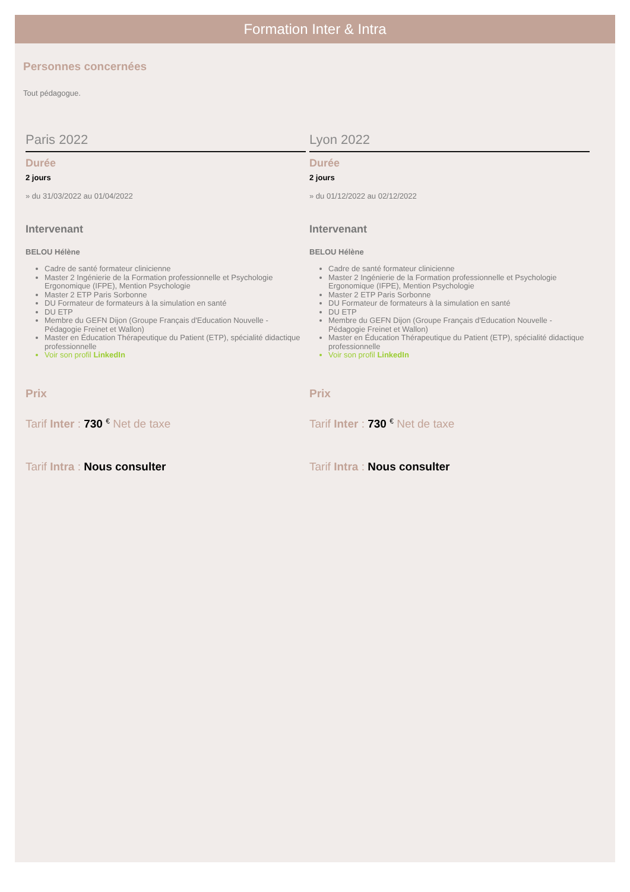Formation Inter & Intra
Personnes concernées
Tout pédagogue.
Paris 2022
Durée
2 jours
» du 31/03/2022 au 01/04/2022
Intervenant
BELOU Hélène
Cadre de santé formateur clinicienne
Master 2 Ingénierie de la Formation professionnelle et Psychologie Ergonomique (IFPE), Mention Psychologie
Master 2 ETP Paris Sorbonne
DU Formateur de formateurs à la simulation en santé
DU ETP
Membre du GEFN Dijon (Groupe Français d'Education Nouvelle - Pédagogie Freinet et Wallon)
Master en Éducation Thérapeutique du Patient (ETP), spécialité didactique professionnelle
Voir son profil LinkedIn
Prix
Tarif Inter : 730 <sup>€</sup> Net de taxe
Tarif Intra : Nous consulter
Lyon 2022
Durée
2 jours
» du 01/12/2022 au 02/12/2022
Intervenant
BELOU Hélène
Cadre de santé formateur clinicienne
Master 2 Ingénierie de la Formation professionnelle et Psychologie Ergonomique (IFPE), Mention Psychologie
Master 2 ETP Paris Sorbonne
DU Formateur de formateurs à la simulation en santé
DU ETP
Membre du GEFN Dijon (Groupe Français d'Education Nouvelle - Pédagogie Freinet et Wallon)
Master en Éducation Thérapeutique du Patient (ETP), spécialité didactique professionnelle
Voir son profil LinkedIn
Prix
Tarif Inter : 730 <sup>€</sup> Net de taxe
Tarif Intra : Nous consulter